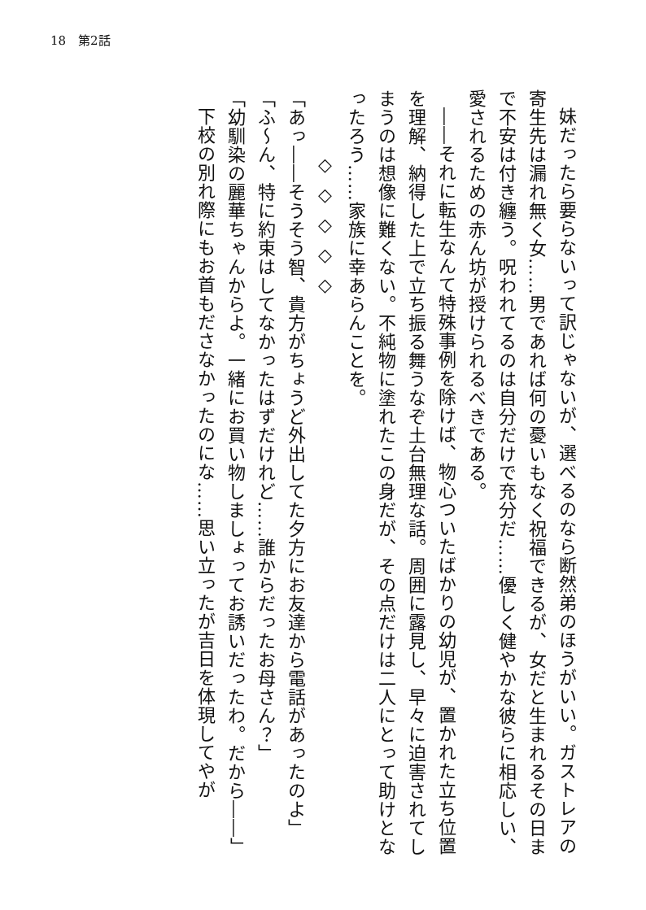18　第2話
妹だったら要らないって訳じゃないが、選べるのなら断然弟のほうがいい。ガストレアの寄生先は漏れ無く女……男であれば何の憂いもなく祝福できるが、女だと生まれるその日まで不安は付き纏う。呪われてるのは自分だけで充分だ……優しく健やかな彼らに相応しい、愛されるための赤ん坊が授けられるべきである。
――それに転生なんて特殊事例を除けば、物心ついたばかりの幼児が、置かれた立ち位置を理解、納得した上で立ち振る舞うなぞ土台無理な話。周囲に露見し、早々に迫害されてしまうのは想像に難くない。不純物に塗れたこの身だが、その点だけは二人にとって助けとなったろう……家族に幸あらんことを。
◇◇◇◇◇
「あっ――そうそう智、貴方がちょうど外出してた夕方にお友達から電話があったのよ」
「ふ～ん、特に約束はしてなかったはずだけれど……誰からだったお母さん？」
「幼馴染の麗華ちゃんからよ。一緒にお買い物しましょってお誘いだったわ。だから――」
下校の別れ際にもお首もださなかったのにな……思い立ったが吉日を体現してやが